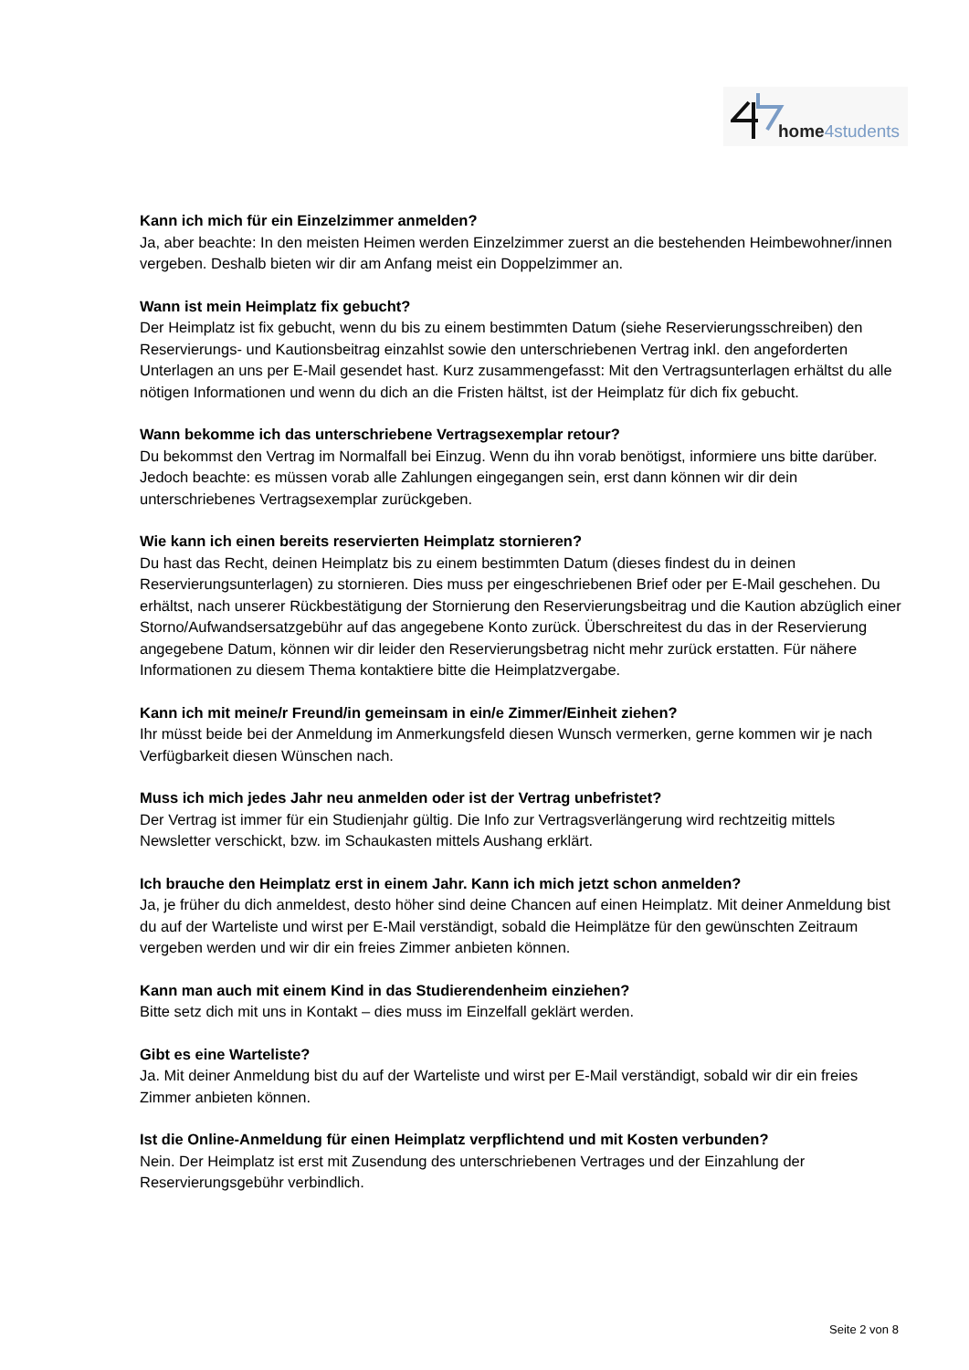home4students
Kann ich mich für ein Einzelzimmer anmelden?
Ja, aber beachte: In den meisten Heimen werden Einzelzimmer zuerst an die bestehenden Heimbewohner/innen vergeben. Deshalb bieten wir dir am Anfang meist ein Doppelzimmer an.
Wann ist mein Heimplatz fix gebucht?
Der Heimplatz ist fix gebucht, wenn du bis zu einem bestimmten Datum (siehe Reservierungsschreiben) den Reservierungs- und Kautionsbeitrag einzahlst sowie den unterschriebenen Vertrag inkl. den angeforderten Unterlagen an uns per E-Mail gesendet hast. Kurz zusammengefasst: Mit den Vertragsunterlagen erhältst du alle nötigen Informationen und wenn du dich an die Fristen hältst, ist der Heimplatz für dich fix gebucht.
Wann bekomme ich das unterschriebene Vertragsexemplar retour?
Du bekommst den Vertrag im Normalfall bei Einzug. Wenn du ihn vorab benötigst, informiere uns bitte darüber. Jedoch beachte: es müssen vorab alle Zahlungen eingegangen sein, erst dann können wir dir dein unterschriebenes Vertragsexemplar zurückgeben.
Wie kann ich einen bereits reservierten Heimplatz stornieren?
Du hast das Recht, deinen Heimplatz bis zu einem bestimmten Datum (dieses findest du in deinen Reservierungsunterlagen) zu stornieren. Dies muss per eingeschriebenen Brief oder per E-Mail geschehen. Du erhältst, nach unserer Rückbestätigung der Stornierung den Reservierungsbeitrag und die Kaution abzüglich einer Storno/Aufwandsersatzgebühr auf das angegebene Konto zurück. Überschreitest du das in der Reservierung angegebene Datum, können wir dir leider den Reservierungsbetrag nicht mehr zurück erstatten. Für nähere Informationen zu diesem Thema kontaktiere bitte die Heimplatzvergabe.
Kann ich mit meine/r Freund/in gemeinsam in ein/e Zimmer/Einheit ziehen?
Ihr müsst beide bei der Anmeldung im Anmerkungsfeld diesen Wunsch vermerken, gerne kommen wir je nach Verfügbarkeit diesen Wünschen nach.
Muss ich mich jedes Jahr neu anmelden oder ist der Vertrag unbefristet?
Der Vertrag ist immer für ein Studienjahr gültig. Die Info zur Vertragsverlängerung wird rechtzeitig mittels Newsletter verschickt, bzw. im Schaukasten mittels Aushang erklärt.
Ich brauche den Heimplatz erst in einem Jahr. Kann ich mich jetzt schon anmelden?
Ja, je früher du dich anmeldest, desto höher sind deine Chancen auf einen Heimplatz. Mit deiner Anmeldung bist du auf der Warteliste und wirst per E-Mail verständigt, sobald die Heimplätze für den gewünschten Zeitraum vergeben werden und wir dir ein freies Zimmer anbieten können.
Kann man auch mit einem Kind in das Studierendenheim einziehen?
Bitte setz dich mit uns in Kontakt – dies muss im Einzelfall geklärt werden.
Gibt es eine Warteliste?
Ja. Mit deiner Anmeldung bist du auf der Warteliste und wirst per E-Mail verständigt, sobald wir dir ein freies Zimmer anbieten können.
Ist die Online-Anmeldung für einen Heimplatz verpflichtend und mit Kosten verbunden?
Nein. Der Heimplatz ist erst mit Zusendung des unterschriebenen Vertrages und der Einzahlung der Reservierungsgebühr verbindlich.
Seite 2 von 8